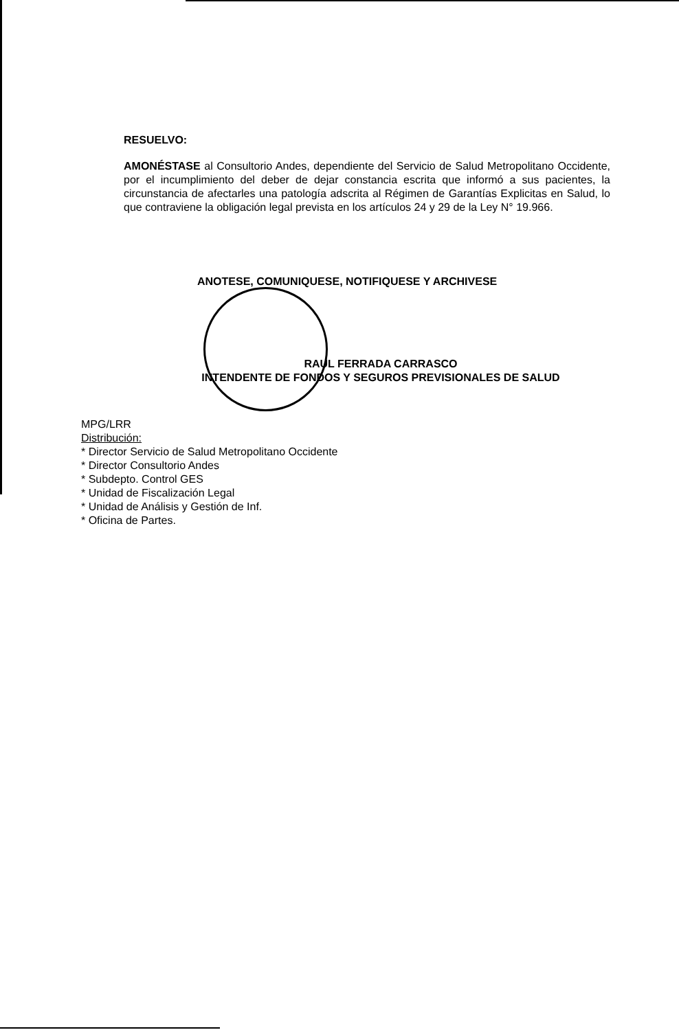RESUELVO:
AMONÉSTASE al Consultorio Andes, dependiente del Servicio de Salud Metropolitano Occidente, por el incumplimiento del deber de dejar constancia escrita que informó a sus pacientes, la circunstancia de afectarles una patología adscrita al Régimen de Garantías Explicitas en Salud, lo que contraviene la obligación legal prevista en los artículos 24 y 29 de la Ley N° 19.966.
ANOTESE, COMUNIQUESE, NOTIFIQUESE Y ARCHIVESE
RAUL FERRADA CARRASCO
INTENDENTE DE FONDOS Y SEGUROS PREVISIONALES DE SALUD
MPG/LRR
Distribución:
* Director Servicio de Salud Metropolitano Occidente
* Director Consultorio Andes
* Subdepto. Control GES
* Unidad de Fiscalización Legal
* Unidad de Análisis y Gestión de Inf.
* Oficina de Partes.